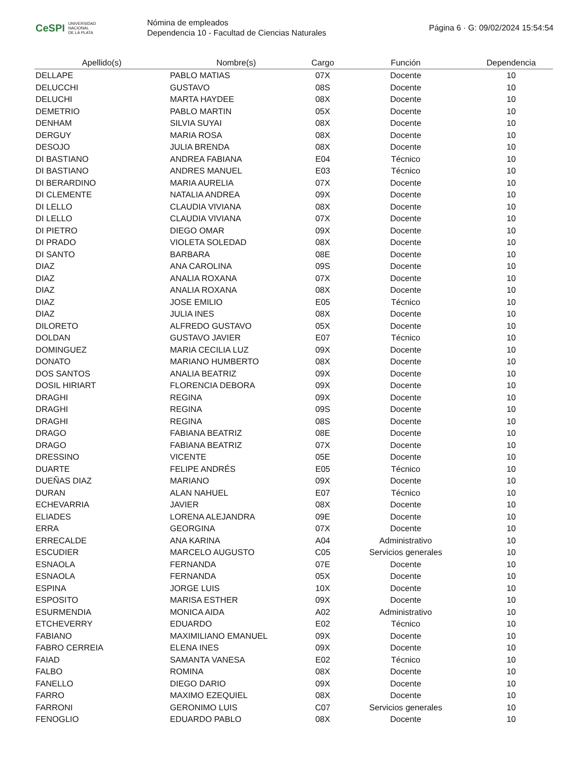CeSPI UNIVERSIDAD
NACIONAL
DE LA PLATA
Nómina de empleados
Dependencia 10 - Facultad de Ciencias Naturales
Página 6 · G: 09/02/2024 15:54:54
| Apellido(s) | Nombre(s) | Cargo | Función | Dependencia |
| --- | --- | --- | --- | --- |
| DELLAPE | PABLO MATIAS | 07X | Docente | 10 |
| DELUCCHI | GUSTAVO | 08S | Docente | 10 |
| DELUCHI | MARTA HAYDEE | 08X | Docente | 10 |
| DEMETRIO | PABLO MARTIN | 05X | Docente | 10 |
| DENHAM | SILVIA SUYAI | 08X | Docente | 10 |
| DERGUY | MARIA ROSA | 08X | Docente | 10 |
| DESOJO | JULIA BRENDA | 08X | Docente | 10 |
| DI BASTIANO | ANDREA FABIANA | E04 | Técnico | 10 |
| DI BASTIANO | ANDRES MANUEL | E03 | Técnico | 10 |
| DI BERARDINO | MARIA AURELIA | 07X | Docente | 10 |
| DI CLEMENTE | NATALIA ANDREA | 09X | Docente | 10 |
| DI LELLO | CLAUDIA VIVIANA | 08X | Docente | 10 |
| DI LELLO | CLAUDIA VIVIANA | 07X | Docente | 10 |
| DI PIETRO | DIEGO OMAR | 09X | Docente | 10 |
| DI PRADO | VIOLETA SOLEDAD | 08X | Docente | 10 |
| DI SANTO | BARBARA | 08E | Docente | 10 |
| DIAZ | ANA CAROLINA | 09S | Docente | 10 |
| DIAZ | ANALIA ROXANA | 07X | Docente | 10 |
| DIAZ | ANALIA ROXANA | 08X | Docente | 10 |
| DIAZ | JOSE EMILIO | E05 | Técnico | 10 |
| DIAZ | JULIA INES | 08X | Docente | 10 |
| DILORETO | ALFREDO GUSTAVO | 05X | Docente | 10 |
| DOLDAN | GUSTAVO JAVIER | E07 | Técnico | 10 |
| DOMINGUEZ | MARIA CECILIA LUZ | 09X | Docente | 10 |
| DONATO | MARIANO HUMBERTO | 08X | Docente | 10 |
| DOS SANTOS | ANALIA BEATRIZ | 09X | Docente | 10 |
| DOSIL HIRIART | FLORENCIA DEBORA | 09X | Docente | 10 |
| DRAGHI | REGINA | 09X | Docente | 10 |
| DRAGHI | REGINA | 09S | Docente | 10 |
| DRAGHI | REGINA | 08S | Docente | 10 |
| DRAGO | FABIANA BEATRIZ | 08E | Docente | 10 |
| DRAGO | FABIANA BEATRIZ | 07X | Docente | 10 |
| DRESSINO | VICENTE | 05E | Docente | 10 |
| DUARTE | FELIPE ANDRÉS | E05 | Técnico | 10 |
| DUEÑAS DIAZ | MARIANO | 09X | Docente | 10 |
| DURAN | ALAN NAHUEL | E07 | Técnico | 10 |
| ECHEVARRIA | JAVIER | 08X | Docente | 10 |
| ELIADES | LORENA ALEJANDRA | 09E | Docente | 10 |
| ERRA | GEORGINA | 07X | Docente | 10 |
| ERRECALDE | ANA KARINA | A04 | Administrativo | 10 |
| ESCUDIER | MARCELO AUGUSTO | C05 | Servicios generales | 10 |
| ESNAOLA | FERNANDA | 07E | Docente | 10 |
| ESNAOLA | FERNANDA | 05X | Docente | 10 |
| ESPINA | JORGE LUIS | 10X | Docente | 10 |
| ESPOSITO | MARISA ESTHER | 09X | Docente | 10 |
| ESURMENDIA | MONICA AIDA | A02 | Administrativo | 10 |
| ETCHEVERRY | EDUARDO | E02 | Técnico | 10 |
| FABIANO | MAXIMILIANO EMANUEL | 09X | Docente | 10 |
| FABRO CERREIA | ELENA INES | 09X | Docente | 10 |
| FAIAD | SAMANTA VANESA | E02 | Técnico | 10 |
| FALBO | ROMINA | 08X | Docente | 10 |
| FANELLO | DIEGO DARIO | 09X | Docente | 10 |
| FARRO | MAXIMO EZEQUIEL | 08X | Docente | 10 |
| FARRONI | GERONIMO LUIS | C07 | Servicios generales | 10 |
| FENOGLIO | EDUARDO PABLO | 08X | Docente | 10 |